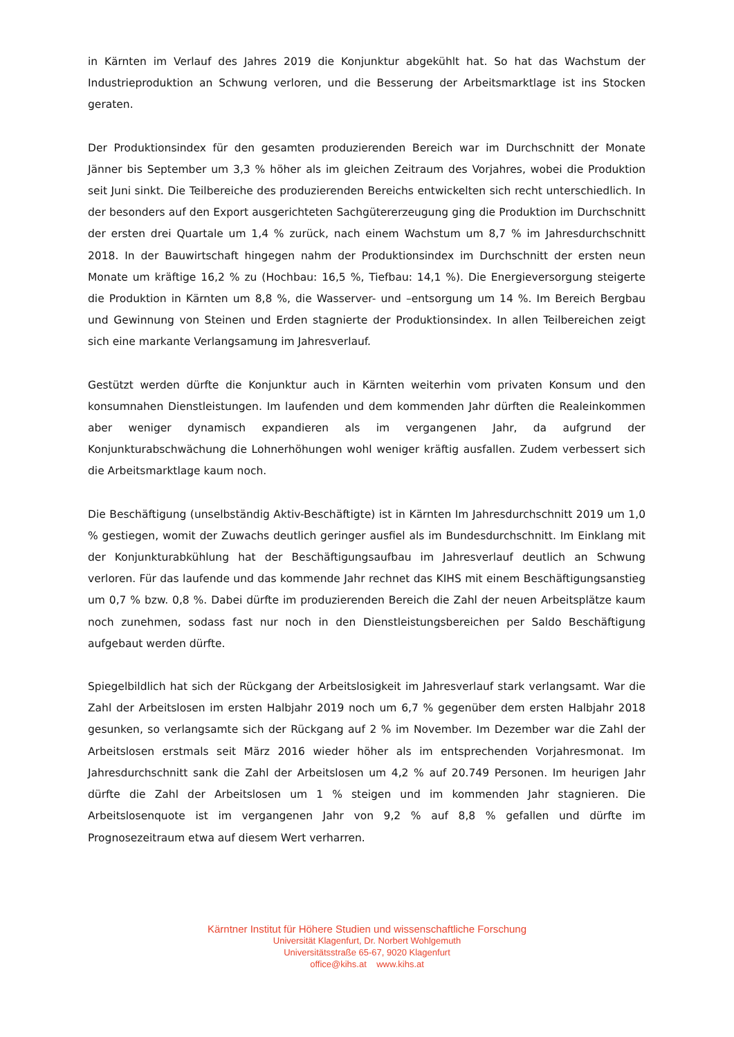in Kärnten im Verlauf des Jahres 2019 die Konjunktur abgekühlt hat. So hat das Wachstum der Industrieproduktion an Schwung verloren, und die Besserung der Arbeitsmarktlage ist ins Stocken geraten.
Der Produktionsindex für den gesamten produzierenden Bereich war im Durchschnitt der Monate Jänner bis September um 3,3 % höher als im gleichen Zeitraum des Vorjahres, wobei die Produktion seit Juni sinkt. Die Teilbereiche des produzierenden Bereichs entwickelten sich recht unterschiedlich. In der besonders auf den Export ausgerichteten Sachgütererzeugung ging die Produktion im Durchschnitt der ersten drei Quartale um 1,4 % zurück, nach einem Wachstum um 8,7 % im Jahresdurchschnitt 2018. In der Bauwirtschaft hingegen nahm der Produktionsindex im Durchschnitt der ersten neun Monate um kräftige 16,2 % zu (Hochbau: 16,5 %, Tiefbau: 14,1 %). Die Energieversorgung steigerte die Produktion in Kärnten um 8,8 %, die Wasserver- und –entsorgung um 14 %. Im Bereich Bergbau und Gewinnung von Steinen und Erden stagnierte der Produktionsindex. In allen Teilbereichen zeigt sich eine markante Verlangsamung im Jahresverlauf.
Gestützt werden dürfte die Konjunktur auch in Kärnten weiterhin vom privaten Konsum und den konsumnahen Dienstleistungen. Im laufenden und dem kommenden Jahr dürften die Realeinkommen aber weniger dynamisch expandieren als im vergangenen Jahr, da aufgrund der Konjunkturabschwächung die Lohnerhöhungen wohl weniger kräftig ausfallen. Zudem verbessert sich die Arbeitsmarktlage kaum noch.
Die Beschäftigung (unselbständig Aktiv-Beschäftigte) ist in Kärnten Im Jahresdurchschnitt 2019 um 1,0 % gestiegen, womit der Zuwachs deutlich geringer ausfiel als im Bundesdurchschnitt. Im Einklang mit der Konjunkturabkühlung hat der Beschäftigungsaufbau im Jahresverlauf deutlich an Schwung verloren. Für das laufende und das kommende Jahr rechnet das KIHS mit einem Beschäftigungsanstieg um 0,7 % bzw. 0,8 %. Dabei dürfte im produzierenden Bereich die Zahl der neuen Arbeitsplätze kaum noch zunehmen, sodass fast nur noch in den Dienstleistungsbereichen per Saldo Beschäftigung aufgebaut werden dürfte.
Spiegelbildlich hat sich der Rückgang der Arbeitslosigkeit im Jahresverlauf stark verlangsamt. War die Zahl der Arbeitslosen im ersten Halbjahr 2019 noch um 6,7 % gegenüber dem ersten Halbjahr 2018 gesunken, so verlangsamte sich der Rückgang auf 2 % im November. Im Dezember war die Zahl der Arbeitslosen erstmals seit März 2016 wieder höher als im entsprechenden Vorjahresmonat. Im Jahresdurchschnitt sank die Zahl der Arbeitslosen um 4,2 % auf 20.749 Personen. Im heurigen Jahr dürfte die Zahl der Arbeitslosen um 1 % steigen und im kommenden Jahr stagnieren. Die Arbeitslosenquote ist im vergangenen Jahr von 9,2 % auf 8,8 % gefallen und dürfte im Prognosezeitraum etwa auf diesem Wert verharren.
Kärntner Institut für Höhere Studien und wissenschaftliche Forschung
Universität Klagenfurt, Dr. Norbert Wohlgemuth
Universitätsstraße 65-67, 9020 Klagenfurt
office@kihs.at www.kihs.at